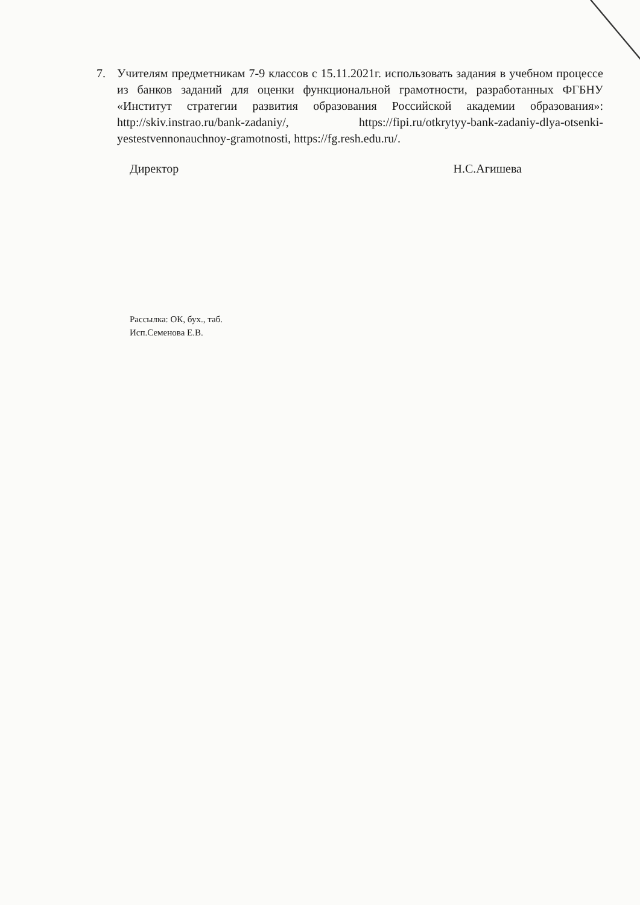7. Учителям предметникам 7-9 классов с 15.11.2021г. использовать задания в учебном процессе из банков заданий для оценки функциональной грамотности, разработанных ФГБНУ «Институт стратегии развития образования Российской академии образования»: http://skiv.instrao.ru/bank-zadaniy/, https://fipi.ru/otkrytyy-bank-zadaniy-dlya-otsenki-yestestvennonauchnoy-gramotnosti, https://fg.resh.edu.ru/.
Директор Н.С.Агишева
Рассылка: ОК, бух., таб.
Исп.Семенова Е.В.